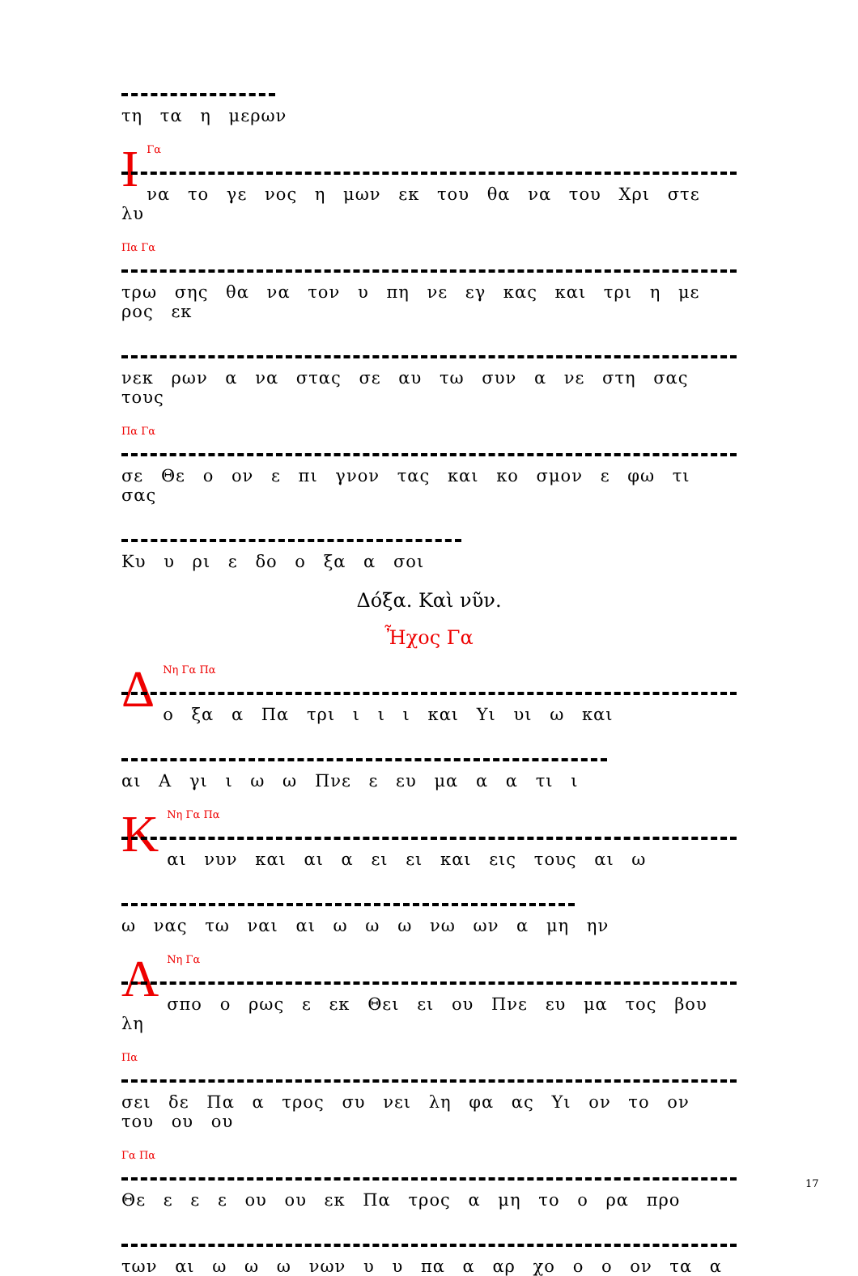τη τα η μερων
Ι
Γα
να το γε νος η μων εκ του θα να του Χρι στε λυ
Πα Γα
τρω σης θα να τον υ πη νε εγ κας και τρι η με ρος εκ
νεκ ρων α να στας σε αυ τω συν α νε στη σας τους
Πα Γα
σε Θε ο ον ε πι γνον τας και κο σμον ε φω τι σας
Κυ υ ρι ε δο ο ξα α σοι
Δόξα. Καὶ νῦν.
Ἦχος Γα
Δ
Νη Γα Πα
ο ξα α Πα τρι ι ι ι και Υι υι ω και
αι Α γι ι ω ω Πνε ε ευ μα α α τι ι
Κ
Νη Γα Πα
αι νυν και αι α ει ει και εις τους αι ω
ω νας τω ναι αι ω ω ω νω ων α μη ην
Α
Νη Γα
σπο ο ρως ε εκ Θει ει ου Πνε ευ μα τος βου λη
Πα
σει δε Πα α τρος συ νει λη φα ας Υι ον το ον του ου ου
Γα Πα
Θε ε ε ε ου ου εκ Πα τρος α μη το ο ρα προ
των αι ω ω ω νων υ υ πα α αρ χο ο ο ον τα α
17